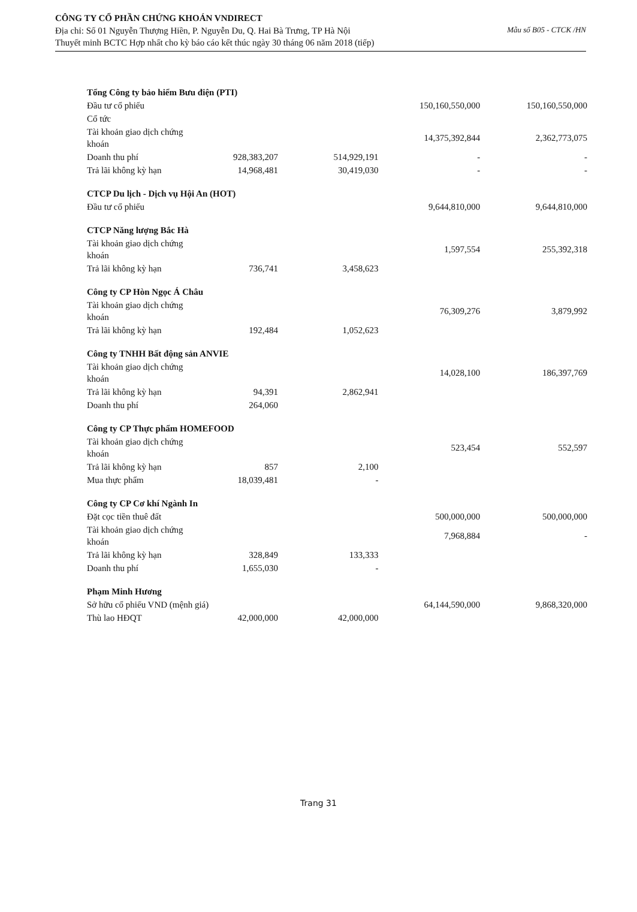CÔNG TY CỔ PHẦN CHỨNG KHOÁN VNDIRECT
Địa chỉ: Số 01 Nguyễn Thượng Hiền, P. Nguyễn Du, Q. Hai Bà Trưng, TP Hà Nội
Thuyết minh BCTC Hợp nhất cho kỳ báo cáo kết thúc ngày 30 tháng 06 năm 2018 (tiếp)
Mẫu số B05 - CTCK /HN
| Tổng Công ty bảo hiểm Bưu điện (PTI) | | | | |
| Đầu tư cổ phiếu | | | 150,160,550,000 | 150,160,550,000 |
| Cổ tức | | | | |
| Tài khoản giao dịch chứng khoán | | | 14,375,392,844 | 2,362,773,075 |
| Doanh thu phí | 928,383,207 | 514,929,191 | - | - |
| Trả lãi không kỳ hạn | 14,968,481 | 30,419,030 | - | - |
| CTCP Du lịch - Dịch vụ Hội An (HOT) | | | | |
| Đầu tư cổ phiếu | | | 9,644,810,000 | 9,644,810,000 |
| CTCP Năng lượng Bắc Hà | | | | |
| Tài khoản giao dịch chứng khoán | | | 1,597,554 | 255,392,318 |
| Trả lãi không kỳ hạn | 736,741 | 3,458,623 | | |
| Công ty CP Hòn Ngọc Á Châu | | | | |
| Tài khoản giao dịch chứng khoán | | | 76,309,276 | 3,879,992 |
| Trả lãi không kỳ hạn | 192,484 | 1,052,623 | | |
| Công ty TNHH Bất động sản ANVIE | | | | |
| Tài khoản giao dịch chứng khoán | | | 14,028,100 | 186,397,769 |
| Trả lãi không kỳ hạn | 94,391 | 2,862,941 | | |
| Doanh thu phí | 264,060 | | | |
| Công ty CP Thực phẩm HOMEFOOD | | | | |
| Tài khoản giao dịch chứng khoán | | | 523,454 | 552,597 |
| Trả lãi không kỳ hạn | 857 | 2,100 | | |
| Mua thực phẩm | 18,039,481 | - | | |
| Công ty CP Cơ khí Ngành In | | | | |
| Đặt cọc tiền thuê đất | | | 500,000,000 | 500,000,000 |
| Tài khoản giao dịch chứng khoán | | | 7,968,884 | - |
| Trả lãi không kỳ hạn | 328,849 | 133,333 | | |
| Doanh thu phí | 1,655,030 | - | | |
| Phạm Minh Hương | | | | |
| Sở hữu cổ phiếu VND (mệnh giá) | | | 64,144,590,000 | 9,868,320,000 |
| Thù lao HĐQT | 42,000,000 | 42,000,000 | | |
Trang 31